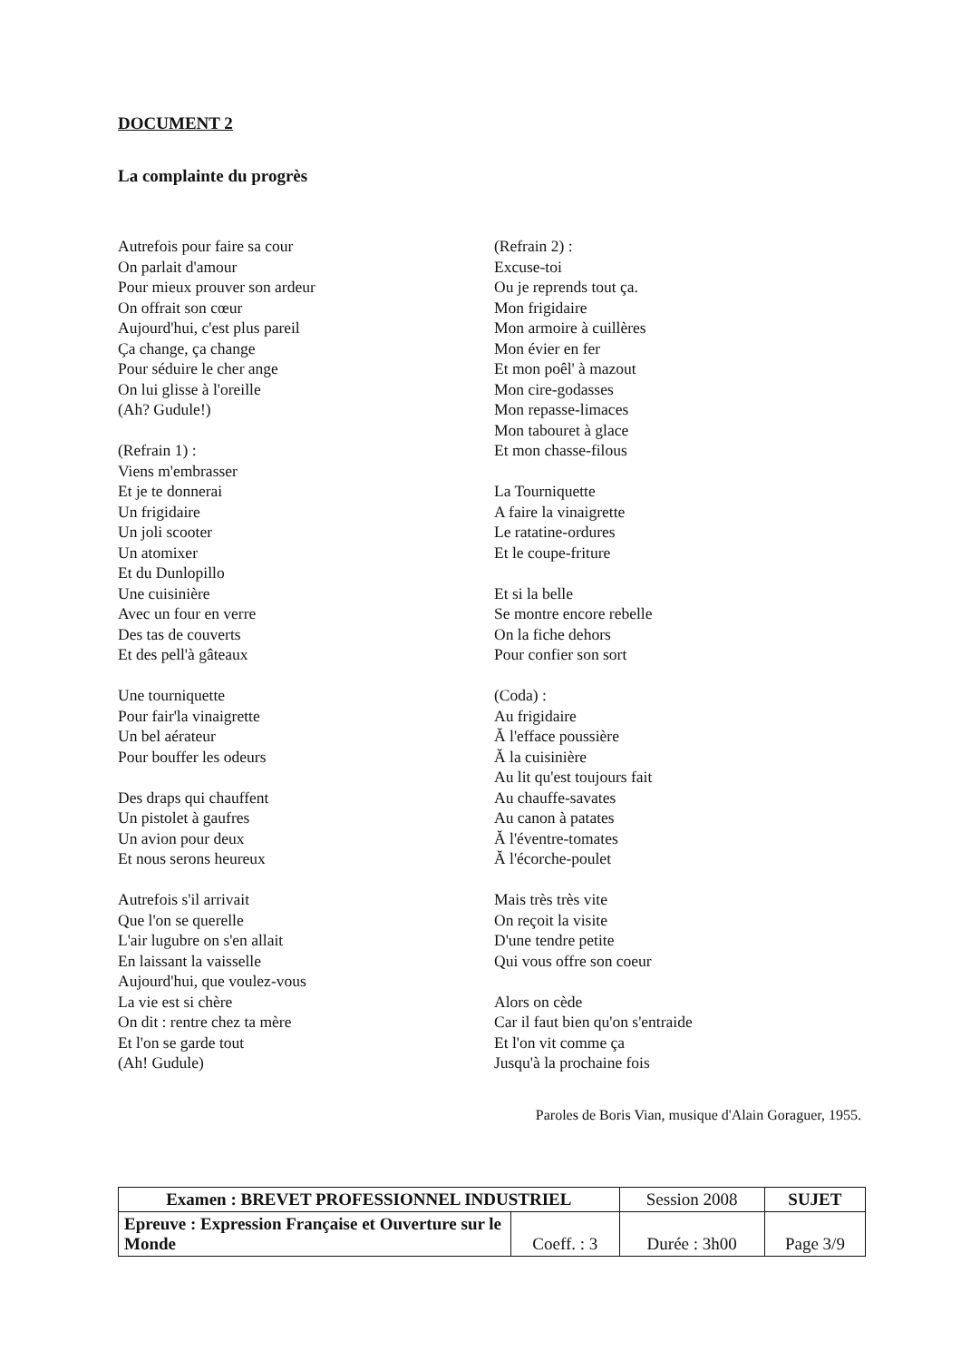DOCUMENT 2
La complainte du progrès
Autrefois pour faire sa cour
On parlait d'amour
Pour mieux prouver son ardeur
On offrait son cœur
Aujourd'hui, c'est plus pareil
Ça change, ça change
Pour séduire le cher ange
On lui glisse à l'oreille
(Ah? Gudule!)
(Refrain 1) :
Viens m'embrasser
Et je te donnerai
Un frigidaire
Un joli scooter
Un atomixer
Et du Dunlopillo
Une cuisinière
Avec un four en verre
Des tas de couverts
Et des pell'à gâteaux
Une tourniquette
Pour fair'la vinaigrette
Un bel aérateur
Pour bouffer les odeurs
Des draps qui chauffent
Un pistolet à gaufres
Un avion pour deux
Et nous serons heureux
Autrefois s'il arrivait
Que l'on se querelle
L'air lugubre on s'en allait
En laissant la vaisselle
Aujourd'hui, que voulez-vous
La vie est si chère
On dit : rentre chez ta mère
Et l'on se garde tout
(Ah! Gudule)
(Refrain 2) :
Excuse-toi
Ou je reprends tout ça.
Mon frigidaire
Mon armoire à cuillères
Mon évier en fer
Et mon poêl' à mazout
Mon cire-godasses
Mon repasse-limaces
Mon tabouret à glace
Et mon chasse-filous
La Tourniquette
A faire la vinaigrette
Le ratatine-ordures
Et le coupe-friture
Et si la belle
Se montre encore rebelle
On la fiche dehors
Pour confier son sort
(Coda) :
Au frigidaire
Ă l'efface poussière
Ă la cuisinière
Au lit qu'est toujours fait
Au chauffe-savates
Au canon à patates
Ă l'éventre-tomates
Ă l'écorche-poulet
Mais très très vite
On reçoit la visite
D'une tendre petite
Qui vous offre son coeur
Alors on cède
Car il faut bien qu'on s'entraide
Et l'on vit comme ça
Jusqu'à la prochaine fois
Paroles de Boris Vian, musique d'Alain Goraguer, 1955.
| Examen : BREVET PROFESSIONNEL INDUSTRIEL | | Session 2008 | SUJET |
| Epreuve : Expression Française et Ouverture sur le Monde | Coeff. : 3 | Durée : 3h00 | Page 3/9 |